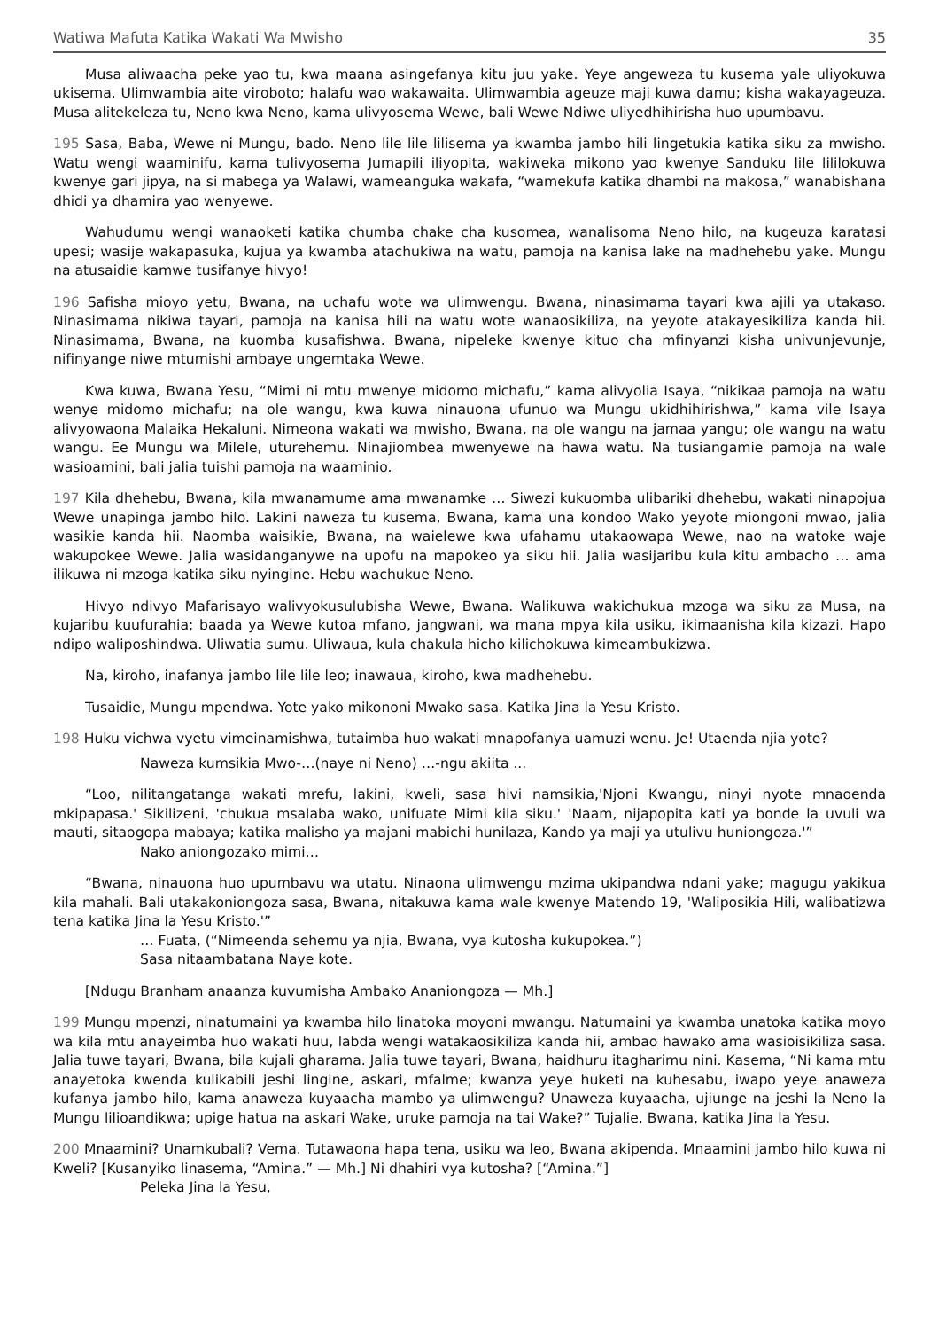Watiwa Mafuta Katika Wakati Wa Mwisho 35
Musa aliwaacha peke yao tu, kwa maana asingefanya kitu juu yake. Yeye angeweza tu kusema yale uliyokuwa ukisema. Ulimwambia aite viroboto; halafu wao wakawaita. Ulimwambia ageuze maji kuwa damu; kisha wakayageuza. Musa alitekeleza tu, Neno kwa Neno, kama ulivyosema Wewe, bali Wewe Ndiwe uliyedhihirisha huo upumbavu.
195 Sasa, Baba, Wewe ni Mungu, bado. Neno lile lile lilisema ya kwamba jambo hili lingetukia katika siku za mwisho. Watu wengi waaminifu, kama tulivyosema Jumapili iliyopita, wakiweka mikono yao kwenye Sanduku lile lililokuwa kwenye gari jipya, na si mabega ya Walawi, wameanguka wakafa, “wamekufa katika dhambi na makosa,” wanabishana dhidi ya dhamira yao wenyewe.
Wahudumu wengi wanaoketi katika chumba chake cha kusomea, wanalisoma Neno hilo, na kugeuza karatasi upesi; wasije wakapasuka, kujua ya kwamba atachukiwa na watu, pamoja na kanisa lake na madhehebu yake. Mungu na atusaidie kamwe tusifanye hivyo!
196 Safisha mioyo yetu, Bwana, na uchafu wote wa ulimwengu. Bwana, ninasimama tayari kwa ajili ya utakaso. Ninasimama nikiwa tayari, pamoja na kanisa hili na watu wote wanaosikiliza, na yeyote atakayesikiliza kanda hii. Ninasimama, Bwana, na kuomba kusafishwa. Bwana, nipeleke kwenye kituo cha mfinyanzi kisha univunjevunje, nifinyange niwe mtumishi ambaye ungemtaka Wewe.
Kwa kuwa, Bwana Yesu, “Mimi ni mtu mwenye midomo michafu,” kama alivyolia Isaya, “nikikaa pamoja na watu wenye midomo michafu; na ole wangu, kwa kuwa ninauona ufunuo wa Mungu ukidhihirishwa,” kama vile Isaya alivyowaona Malaika Hekaluni. Nimeona wakati wa mwisho, Bwana, na ole wangu na jamaa yangu; ole wangu na watu wangu. Ee Mungu wa Milele, uturehemu. Ninajiombea mwenyewe na hawa watu. Na tusiangamie pamoja na wale wasioamini, bali jalia tuishi pamoja na waaminio.
197 Kila dhehebu, Bwana, kila mwanamume ama mwanamke … Siwezi kukuomba ulibariki dhehebu, wakati ninapojua Wewe unapinga jambo hilo. Lakini naweza tu kusema, Bwana, kama una kondoo Wako yeyote miongoni mwao, jalia wasikie kanda hii. Naomba waisikie, Bwana, na waielewe kwa ufahamu utakaowapa Wewe, nao na watoke waje wakupokee Wewe. Jalia wasidanganywe na upofu na mapokeo ya siku hii. Jalia wasijaribu kula kitu ambacho … ama ilikuwa ni mzoga katika siku nyingine. Hebu wachukue Neno.
Hivyo ndivyo Mafarisayo walivyokusulubisha Wewe, Bwana. Walikuwa wakichukua mzoga wa siku za Musa, na kujaribu kuufurahia; baada ya Wewe kutoa mfano, jangwani, wa mana mpya kila usiku, ikimaanisha kila kizazi. Hapo ndipo waliposhindwa. Uliwatia sumu. Uliwaua, kula chakula hicho kilichokuwa kimeambukizwa.
Na, kiroho, inafanya jambo lile lile leo; inawaua, kiroho, kwa madhehebu.
Tusaidie, Mungu mpendwa. Yote yako mikononi Mwako sasa. Katika Jina la Yesu Kristo.
198 Huku vichwa vyetu vimeinamishwa, tutaimba huo wakati mnapofanya uamuzi wenu. Je! Utaenda njia yote?
Naweza kumsikia Mwo-…(naye ni Neno) …-ngu akiita ...
“Loo, nilitangatanga wakati mrefu, lakini, kweli, sasa hivi namsikia,'Njoni Kwangu, ninyi nyote mnaoenda mkipapasa.' Sikilizeni, 'chukua msalaba wako, unifuate Mimi kila siku.' 'Naam, nijapopita kati ya bonde la uvuli wa mauti, sitaogopa mabaya; katika malisho ya majani mabichi hunilaza, Kando ya maji ya utulivu huniongoza.'”
Nako aniongozako mimi…
“Bwana, ninauona huo upumbavu wa utatu. Ninaona ulimwengu mzima ukipandwa ndani yake; magugu yakikua kila mahali. Bali utakakoniongoza sasa, Bwana, nitakuwa kama wale kwenye Matendo 19, 'Waliposikia Hili, walibatizwa tena katika Jina la Yesu Kristo.'”
… Fuata, (“Nimeenda sehemu ya njia, Bwana, vya kutosha kukupokea.”)
Sasa nitaambatana Naye kote.
[Ndugu Branham anaanza kuvumisha Ambako Ananiongoza — Mh.]
199 Mungu mpenzi, ninatumaini ya kwamba hilo linatoka moyoni mwangu. Natumaini ya kwamba unatoka katika moyo wa kila mtu anayeimba huo wakati huu, labda wengi watakaosikiliza kanda hii, ambao hawako ama wasioisikiliza sasa. Jalia tuwe tayari, Bwana, bila kujali gharama. Jalia tuwe tayari, Bwana, haidhuru itagharimu nini. Kasema, “Ni kama mtu anayetoka kwenda kulikabili jeshi lingine, askari, mfalme; kwanza yeye huketi na kuhesabu, iwapo yeye anaweza kufanya jambo hilo, kama anaweza kuyaacha mambo ya ulimwengu? Unaweza kuyaacha, ujiunge na jeshi la Neno la Mungu lilioandikwa; upige hatua na askari Wake, uruke pamoja na tai Wake?” Tujalie, Bwana, katika Jina la Yesu.
200 Mnaamini? Unamkubali? Vema. Tutawaona hapa tena, usiku wa leo, Bwana akipenda. Mnaamini jambo hilo kuwa ni Kweli? [Kusanyiko linasema, “Amina.” — Mh.] Ni dhahiri vya kutosha? [“Amina.”]
Peleka Jina la Yesu,